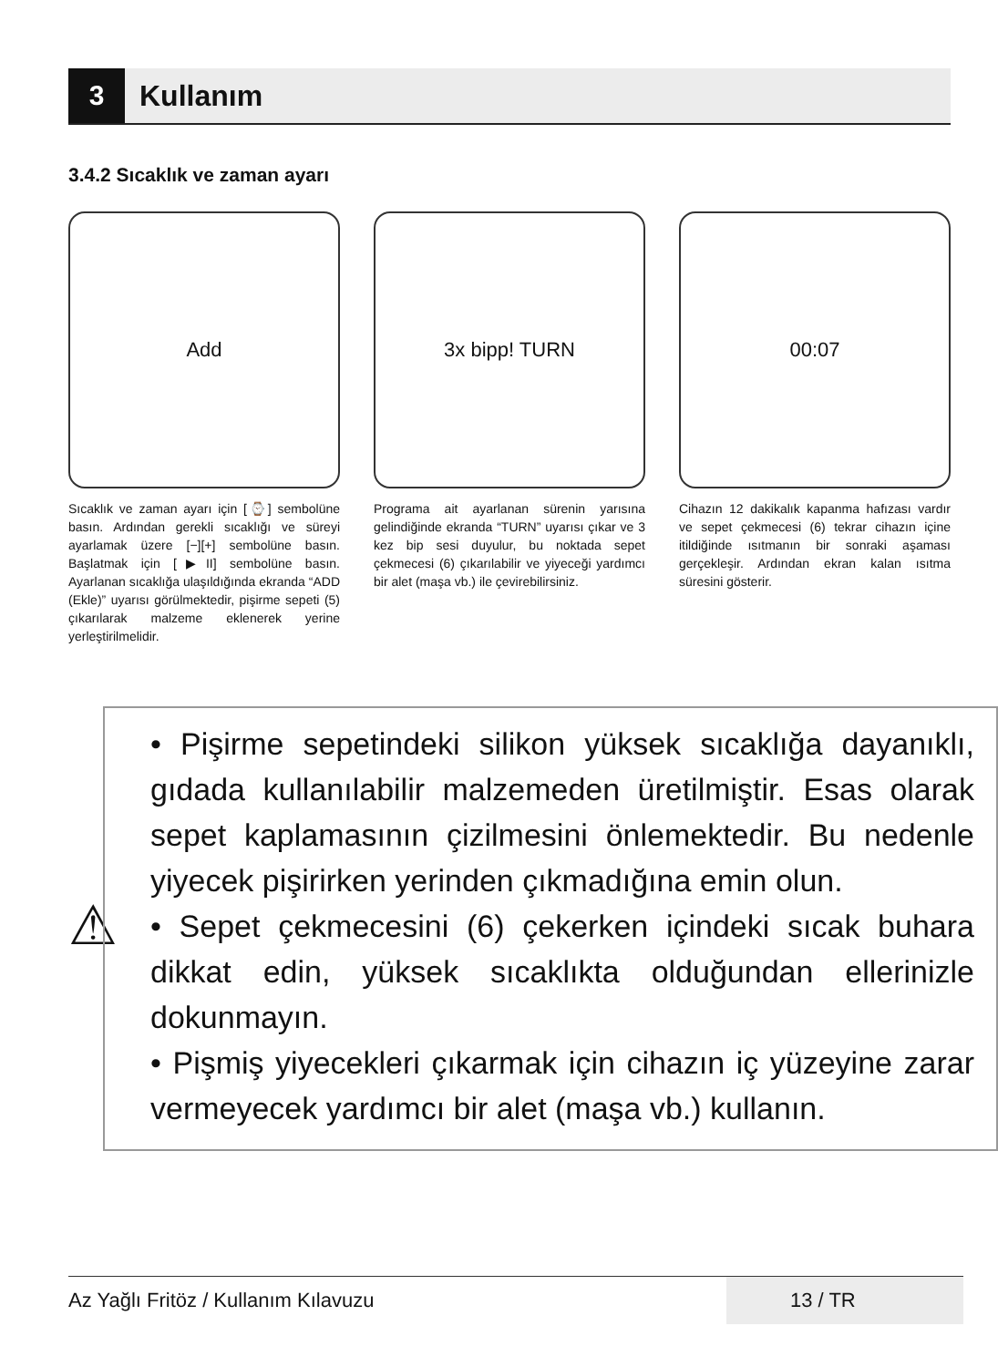3
Kullanım
3.4.2 Sıcaklık ve zaman ayarı
Add
Sıcaklık ve zaman ayarı için [⌚] sembolüne basın. Ardından gerekli sıcaklığı ve süreyi ayarlamak üzere [−][+] sembolüne basın. Başlatmak için [▶II] sembolüne basın. Ayarlanan sıcaklığa ulaşıldığında ekranda “ADD (Ekle)” uyarısı görülmektedir, pişirme sepeti (5) çıkarılarak malzeme eklenerek yerine yerleştirilmelidir.
3x bipp! TURN
Programa ait ayarlanan sürenin yarısına gelindiğinde ekranda “TURN” uyarısı çıkar ve 3 kez bip sesi duyulur, bu noktada sepet çekmecesi (6) çıkarılabilir ve yiyeceği yardımcı bir alet (maşa vb.) ile çevirebilirsiniz.
00:07
Cihazın 12 dakikalık kapanma hafızası vardır ve sepet çekmecesi (6) tekrar cihazın içine itildiğinde ısıtmanın bir sonraki aşaması gerçekleşir. Ardından ekran kalan ısıtma süresini gösterir.
⚠
• Pişirme sepetindeki silikon yüksek sıcaklığa dayanıklı, gıdada kullanılabilir malzemeden üretilmiştir. Esas olarak sepet kaplamasının çizilmesini önlemektedir. Bu nedenle yiyecek pişirirken yerinden çıkmadığına emin olun.
• Sepet çekmecesini (6) çekerken içindeki sıcak buhara dikkat edin, yüksek sıcaklıkta olduğundan ellerinizle dokunmayın.
• Pişmiş yiyecekleri çıkarmak için cihazın iç yüzeyine zarar vermeyecek yardımcı bir alet (maşa vb.) kullanın.
Az Yağlı Fritöz / Kullanım Kılavuzu 13 / TR